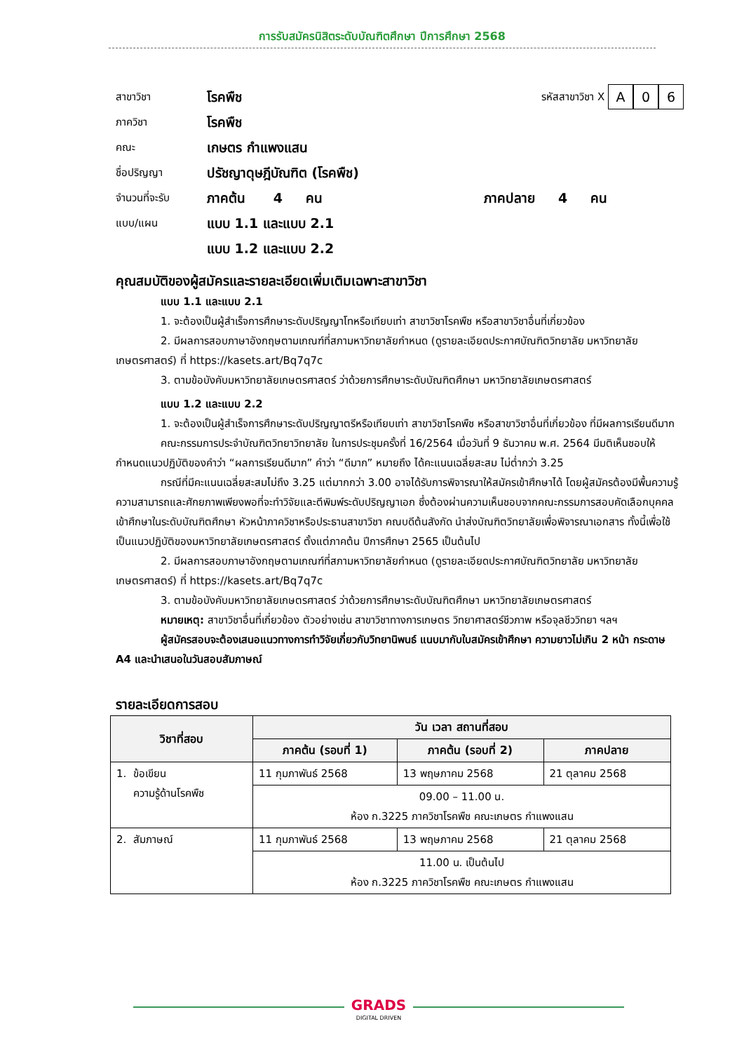การรับสมัครนิสิตระดับบัณฑิตศึกษา ปีการศึกษา 2568
สาขาวิชา โรคพืช รหัสสาขาวิชา X A 0 6
ภาควิชา โรคพืช
คณะ เกษตร กำแพงแสน
ชื่อปริญญา ปรัชญาดุษฎีบัณฑิต (โรคพืช)
จำนวนที่จะรับ ภาคต้น 4 คน ภาคปลาย 4 คน
แบบ/แผน แบบ 1.1 และแบบ 2.1
แบบ 1.2 และแบบ 2.2
คุณสมบัติของผู้สมัครและรายละเอียดเพิ่มเติมเฉพาะสาขาวิชา
แบบ 1.1 และแบบ 2.1
1. จะต้องเป็นผู้สำเร็จการศึกษาระดับปริญญาโทหรือเทียบเท่า สาขาวิชาโรคพืช หรือสาขาวิชาอื่นที่เกี่ยวข้อง
2. มีผลการสอบภาษาอังกฤษตามเกณฑ์ที่สภามหาวิทยาลัยกำหนด (ดูรายละเอียดประกาศบัณฑิตวิทยาลัย มหาวิทยาลัยเกษตรศาสตร์) ที่ https://kasets.art/Bq7q7c
3. ตามข้อบังคับมหาวิทยาลัยเกษตรศาสตร์ ว่าด้วยการศึกษาระดับบัณฑิตศึกษา มหาวิทยาลัยเกษตรศาสตร์
แบบ 1.2 และแบบ 2.2
1. จะต้องเป็นผู้สำเร็จการศึกษาระดับปริญญาตรีหรือเทียบเท่า สาขาวิชาโรคพืช หรือสาขาวิชาอื่นที่เกี่ยวข้อง ที่มีผลการเรียนดีมาก
คณะกรรมการประจำบัณฑิตวิทยาวิทยาลัย ในการประชุมครั้งที่ 16/2564 เมื่อวันที่ 9 ธันวาคม พ.ศ. 2564 มีมติเห็นชอบให้กำหนดแนวปฏิบัติของคำว่า “ผลการเรียนดีมาก” คำว่า “ดีมาก” หมายถึง ได้คะแนนเฉลี่ยสะสม ไม่ต่ำกว่า 3.25
กรณีที่มีคะแนนเฉลี่ยสะสมไม่ถึง 3.25 แต่มากกว่า 3.00 อาจได้รับการพิจารณาให้สมัครเข้าศึกษาได้ โดยผู้สมัครต้องมีพื้นความรู้ ความสามารถและศักยภาพเพียงพอที่จะทำวิจัยและตีพิมพ์ระดับปริญญาเอก ซึ่งต้องผ่านความเห็นชอบจากคณะกรรมการสอบคัดเลือกบุคคลเข้าศึกษาในระดับบัณฑิตศึกษา หัวหน้าภาควิชาหรือประธานสาขาวิชา คณบดีต้นสังกัด นำส่งบัณฑิตวิทยาลัยเพื่อพิจารณาเอกสาร ทั้งนี้เพื่อใช้เป็นแนวปฏิบัติของมหาวิทยาลัยเกษตรศาสตร์ ตั้งแต่ภาคต้น ปีการศึกษา 2565 เป็นต้นไป
2. มีผลการสอบภาษาอังกฤษตามเกณฑ์ที่สภามหาวิทยาลัยกำหนด (ดูรายละเอียดประกาศบัณฑิตวิทยาลัย มหาวิทยาลัยเกษตรศาสตร์) ที่ https://kasets.art/Bq7q7c
3. ตามข้อบังคับมหาวิทยาลัยเกษตรศาสตร์ ว่าด้วยการศึกษาระดับบัณฑิตศึกษา มหาวิทยาลัยเกษตรศาสตร์
หมายเหตุ: สาขาวิชาอื่นที่เกี่ยวข้อง ตัวอย่างเช่น สาขาวิชาทางการเกษตร วิทยาศาสตร์ชีวภาพ หรือจุลชีววิทยา ฯลฯ
ผู้สมัครสอบจะต้องเสนอแนวทางการทำวิจัยเกี่ยวกับวิทยานิพนธ์ แนบมากับใบสมัครเข้าศึกษา ความยาวไม่เกิน 2 หน้า กระดาษ A4 และนำเสนอในวันสอบสัมภาษณ์
รายละเอียดการสอบ
| วิชาที่สอบ | วัน เวลา สถานที่สอบ | | |
| --- | --- | --- | --- |
| | ภาคต้น (รอบที่ 1) | ภาคต้น (รอบที่ 2) | ภาคปลาย |
| 1. ข้อเขียน ความรู้ด้านโรคพืช | 11 กุมภาพันธ์ 2568 | 13 พฤษภาคม 2568 | 21 ตุลาคม 2568 |
| | 09.00 – 11.00 น. ห้อง ก.3225 ภาควิชาโรคพืช คณะเกษตร กำแพงแสน | | |
| 2. สัมภาษณ์ | 11 กุมภาพันธ์ 2568 | 13 พฤษภาคม 2568 | 21 ตุลาคม 2568 |
| | 11.00 น. เป็นต้นไป ห้อง ก.3225 ภาควิชาโรคพืช คณะเกษตร กำแพงแสน | | |
GRADS
DIGITAL DRIVEN